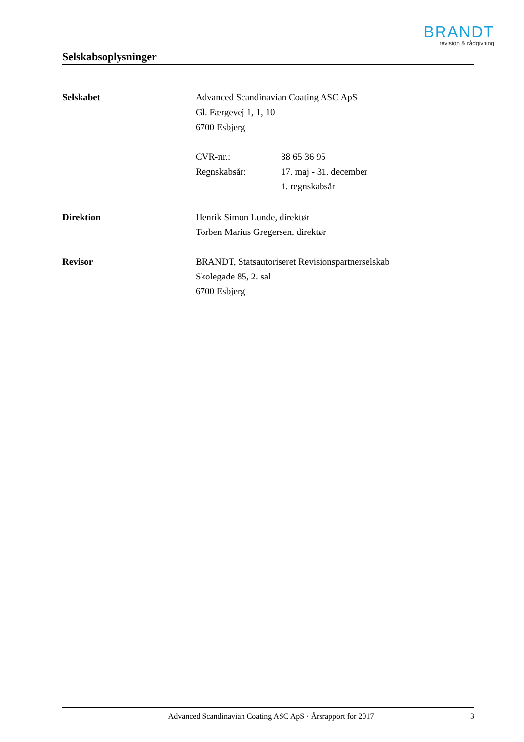BRANDT
revision & rådgivning
Selskabsoplysninger
Selskabet Advanced Scandinavian Coating ASC ApS
Gl. Færgevej 1, 1, 10
6700 Esbjerg
CVR-nr.: 38 65 36 95
Regnskabsår: 17. maj - 31. december
1. regnskabsår
Direktion Henrik Simon Lunde, direktør
Torben Marius Gregersen, direktør
Revisor BRANDT, Statsautoriseret Revisionspartnerselskab
Skolegade 85, 2. sal
6700 Esbjerg
Advanced Scandinavian Coating ASC ApS · Årsrapport for 2017
3